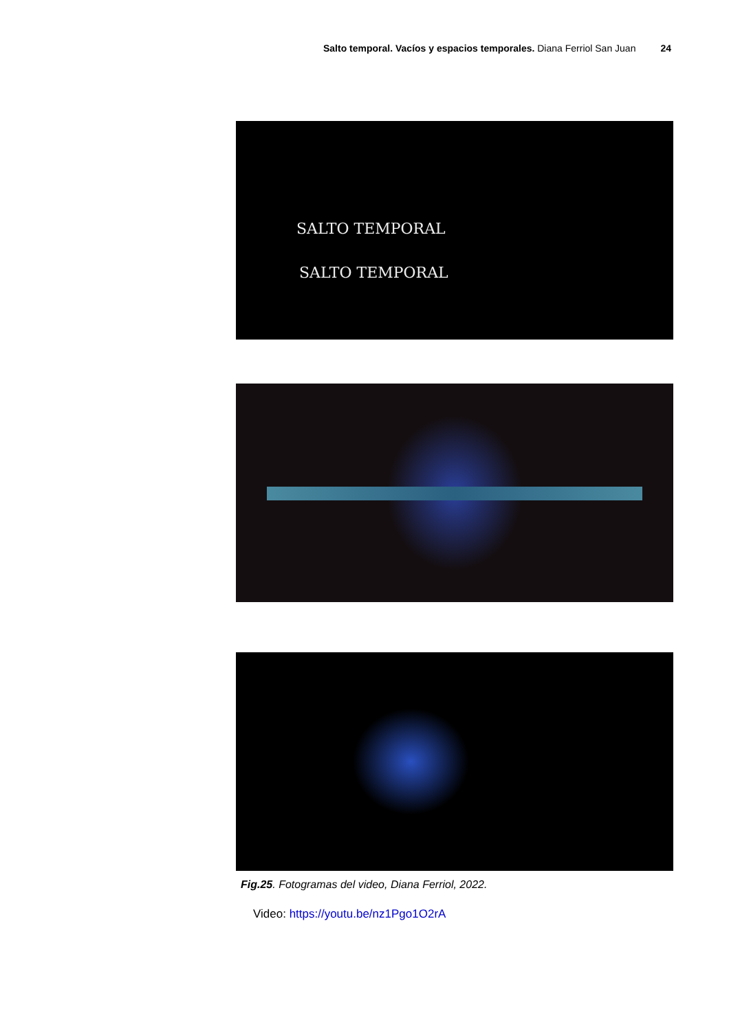Salto temporal. Vacíos y espacios temporales. Diana Ferriol San Juan 24
SALTO TEMPORAL
SALTO TEMPORAL
Fig.25. Fotogramas del video, Diana Ferriol, 2022.
Video: https://youtu.be/nz1Pgo1O2rA